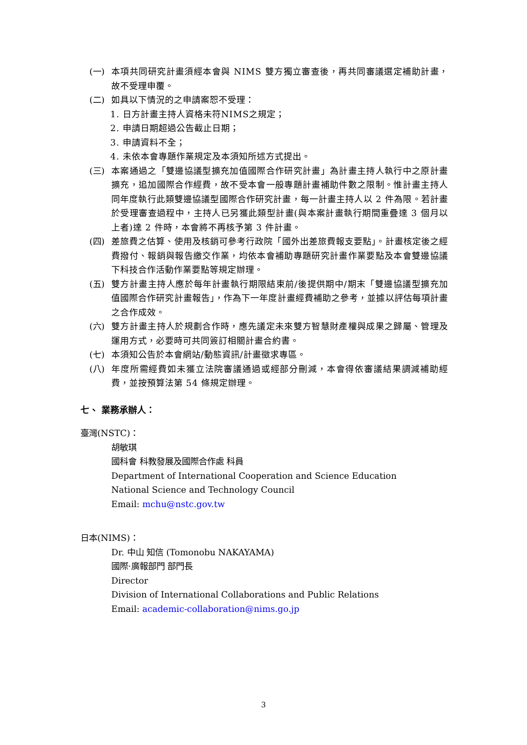(一) 本項共同研究計畫須經本會與 NIMS 雙方獨立審查後，再共同審議選定補助計畫，故不受理申覆。
(二) 如具以下情況的之申請案恕不受理：
1. 日方計畫主持人資格未符NIMS之規定；
2. 申請日期超過公告截止日期；
3. 申請資料不全；
4. 未依本會專題作業規定及本須知所述方式提出。
(三) 本案通過之「雙邊協議型擴充加值國際合作研究計畫」為計畫主持人執行中之原計畫擴充，追加國際合作經費，故不受本會一般專題計畫補助件數之限制。惟計畫主持人同年度執行此類雙邊協議型國際合作研究計畫，每一計畫主持人以 2 件為限。若計畫於受理審查過程中，主持人已另獲此類型計畫(與本案計畫執行期間重疊達 3 個月以上者)達 2 件時，本會將不再核予第 3 件計畫。
(四) 差旅費之估算、使用及核銷可參考行政院「國外出差旅費報支要點」。計畫核定後之經費撥付、報銷與報告繳交作業，均依本會補助專題研究計畫作業要點及本會雙邊協議下科技合作活動作業要點等規定辦理。
(五) 雙方計畫主持人應於每年計畫執行期限結束前/後提供期中/期末「雙邊協議型擴充加值國際合作研究計畫報告」，作為下一年度計畫經費補助之參考，並據以評估每項計畫之合作成效。
(六) 雙方計畫主持人於規劃合作時，應先議定未來雙方智慧財產權與成果之歸屬、管理及運用方式，必要時可共同簽訂相關計畫合約書。
(七) 本須知公告於本會網站/動態資訊/計畫徵求專區。
(八) 年度所需經費如未獲立法院審議通過或經部分刪減，本會得依審議結果調減補助經費，並按預算法第 54 條規定辦理。
七、 業務承辦人：
臺灣(NSTC)：
胡敏琪
國科會 科教發展及國際合作處 科員
Department of International Cooperation and Science Education
National Science and Technology Council
Email: mchu@nstc.gov.tw
日本(NIMS)：
Dr. 中山 知信 (Tomonobu NAKAYAMA)
國際·廣報部門 部門長
Director
Division of International Collaborations and Public Relations
Email: academic-collaboration@nims.go.jp
3